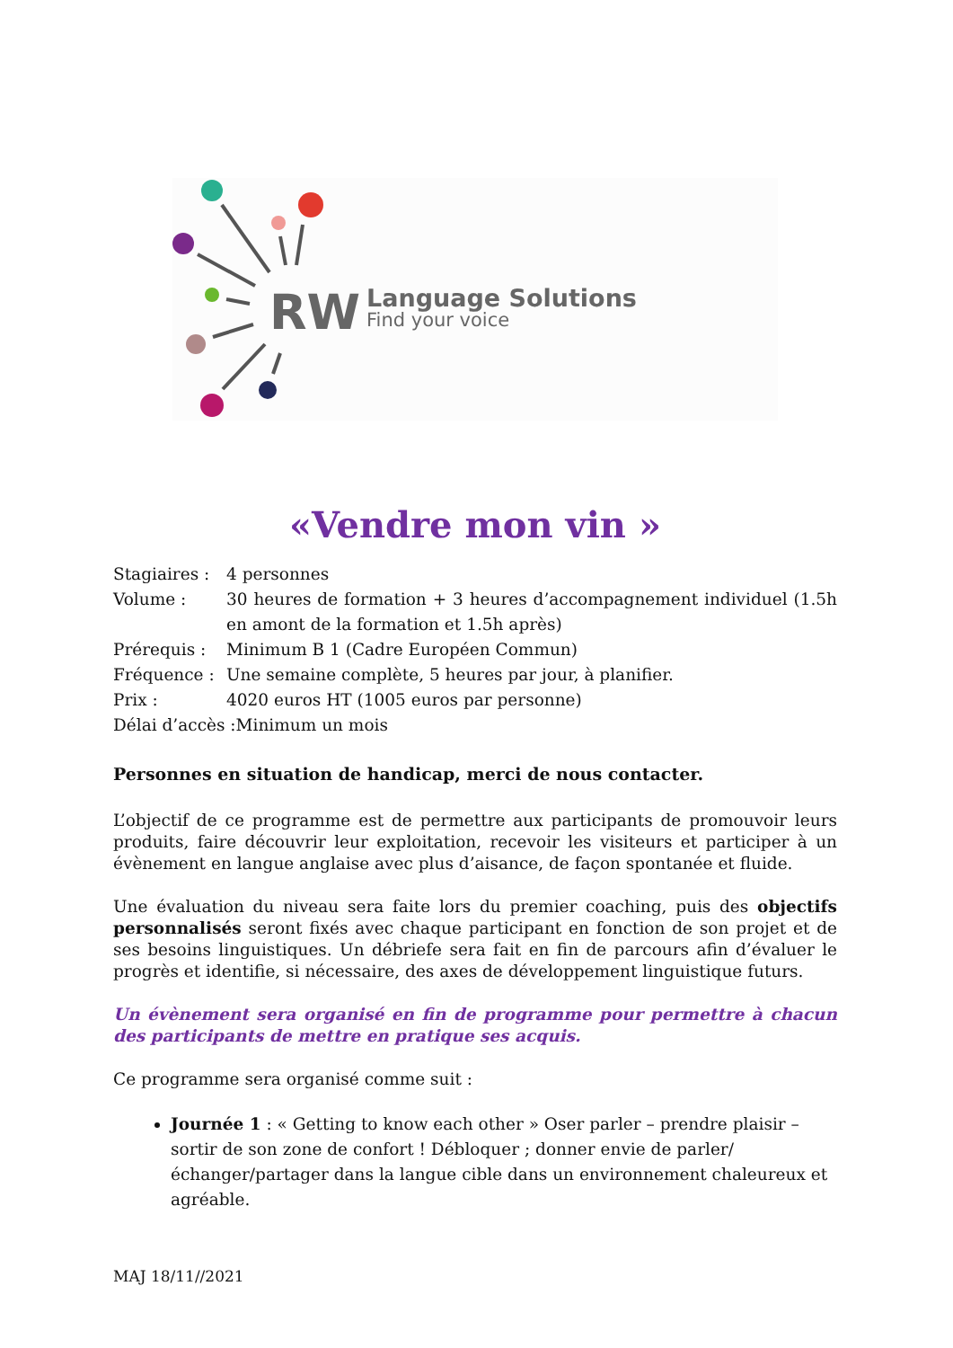RW
Language Solutions
Find your voice
«Vendre mon vin »
Stagiaires :
4 personnes
Volume :
30 heures de formation + 3 heures d’accompagnement individuel (1.5h en amont de la formation et 1.5h après)
Prérequis :
Minimum B 1 (Cadre Européen Commun)
Fréquence :
Une semaine complète, 5 heures par jour, à planifier.
Prix :
4020 euros HT (1005 euros par personne)
Délai d’accès :Minimum un mois
Personnes en situation de handicap, merci de nous contacter.
L’objectif de ce programme est de permettre aux participants de promouvoir leurs produits, faire découvrir leur exploitation, recevoir les visiteurs et participer à un évènement en langue anglaise avec plus d’aisance, de façon spontanée et fluide.
Une évaluation du niveau sera faite lors du premier coaching, puis des objectifs personnalisés seront fixés avec chaque participant en fonction de son projet et de ses besoins linguistiques. Un débriefe sera fait en fin de parcours afin d’évaluer le progrès et identifie, si nécessaire, des axes de développement linguistique futurs.
Un évènement sera organisé en fin de programme pour permettre à chacun des participants de mettre en pratique ses acquis.
Ce programme sera organisé comme suit :
Journée 1 : « Getting to know each other » Oser parler – prendre plaisir – sortir de son zone de confort ! Débloquer ; donner envie de parler/échanger/partager dans la langue cible dans un environnement chaleureux et agréable.
MAJ 18/11//2021